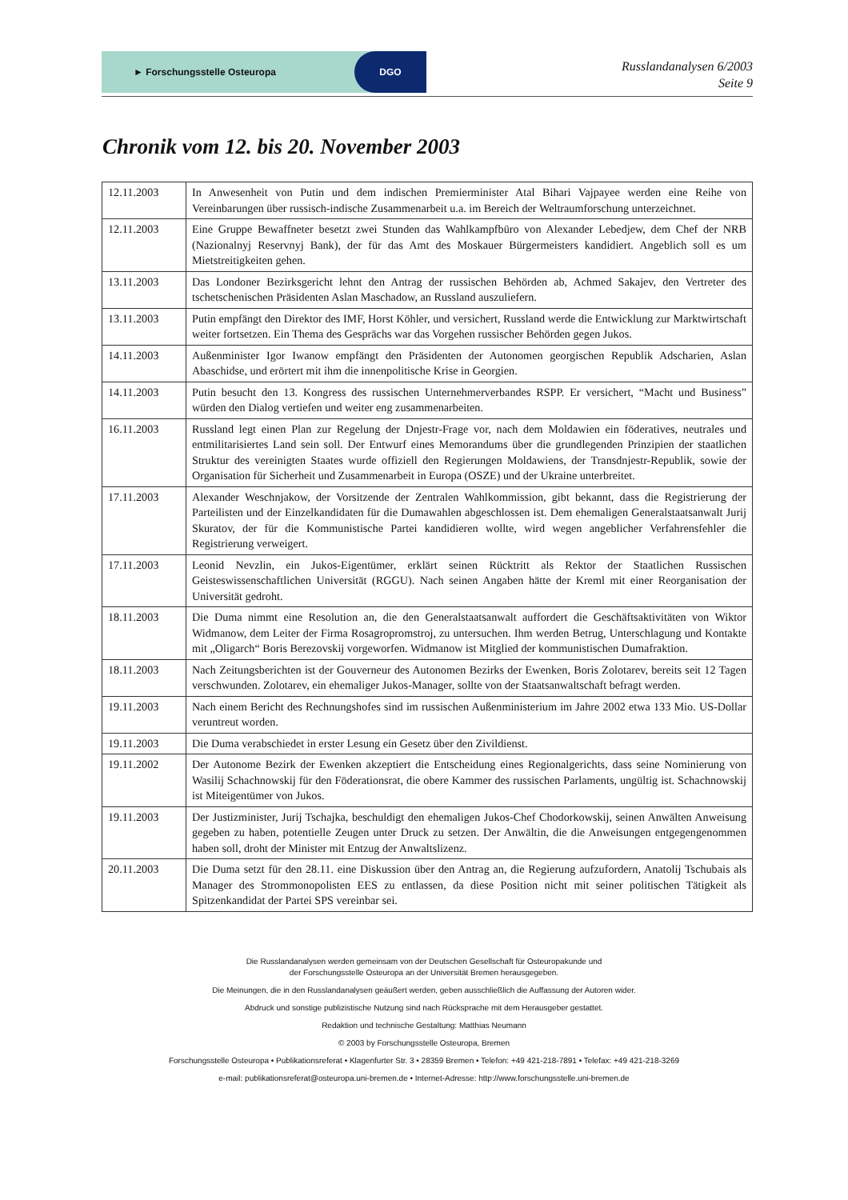► Forschungsstelle Osteuropa DGO
Russlandanalysen 6/2003
Seite 9
Chronik vom 12. bis 20. November 2003
| 12.11.2003 | In Anwesenheit von Putin und dem indischen Premierminister Atal Bihari Vajpayee werden eine Reihe von Vereinbarungen über russisch-indische Zusammenarbeit u.a. im Bereich der Weltraumforschung unterzeichnet. |
| 12.11.2003 | Eine Gruppe Bewaffneter besetzt zwei Stunden das Wahlkampfbüro von Alexander Lebedjew, dem Chef der NRB (Nazionalnyj Reservnyj Bank), der für das Amt des Moskauer Bürgermeisters kandidiert. Angeblich soll es um Mietstreitigkeiten gehen. |
| 13.11.2003 | Das Londoner Bezirksgericht lehnt den Antrag der russischen Behörden ab, Achmed Sakajev, den Vertreter des tschetschenischen Präsidenten Aslan Maschadow, an Russland auszuliefern. |
| 13.11.2003 | Putin empfängt den Direktor des IMF, Horst Köhler, und versichert, Russland werde die Entwicklung zur Marktwirtschaft weiter fortsetzen. Ein Thema des Gesprächs war das Vorgehen russischer Behörden gegen Jukos. |
| 14.11.2003 | Außenminister Igor Iwanow empfängt den Präsidenten der Autonomen georgischen Republik Adscharien, Aslan Abaschidse, und erörtert mit ihm die innenpolitische Krise in Georgien. |
| 14.11.2003 | Putin besucht den 13. Kongress des russischen Unternehmerverbandes RSPP. Er versichert, “Macht und Business” würden den Dialog vertiefen und weiter eng zusammenarbeiten. |
| 16.11.2003 | Russland legt einen Plan zur Regelung der Dnjestr-Frage vor, nach dem Moldawien ein föderatives, neutrales und entmilitarisiertes Land sein soll. Der Entwurf eines Memorandums über die grundlegenden Prinzipien der staatlichen Struktur des vereinigten Staates wurde offiziell den Regierungen Moldawiens, der Transdnjestr-Republik, sowie der Organisation für Sicherheit und Zusammenarbeit in Europa (OSZE) und der Ukraine unterbreitet. |
| 17.11.2003 | Alexander Weschnjakow, der Vorsitzende der Zentralen Wahlkommission, gibt bekannt, dass die Registrierung der Parteilisten und der Einzelkandidaten für die Dumawahlen abgeschlossen ist. Dem ehemaligen Generalstaatsanwalt Jurij Skuratov, der für die Kommunistische Partei kandidieren wollte, wird wegen angeblicher Verfahrensfehler die Registrierung verweigert. |
| 17.11.2003 | Leonid Nevzlin, ein Jukos-Eigentümer, erklärt seinen Rücktritt als Rektor der Staatlichen Russischen Geisteswissenschaftlichen Universität (RGGU). Nach seinen Angaben hätte der Kreml mit einer Reorganisation der Universität gedroht. |
| 18.11.2003 | Die Duma nimmt eine Resolution an, die den Generalstaatsanwalt auffordert die Geschäftsaktivitäten von Wiktor Widmanow, dem Leiter der Firma Rosagropromstroj, zu untersuchen. Ihm werden Betrug, Unterschlagung und Kontakte mit „Oligarch“ Boris Berezovskij vorgeworfen. Widmanow ist Mitglied der kommunistischen Dumafraktion. |
| 18.11.2003 | Nach Zeitungsberichten ist der Gouverneur des Autonomen Bezirks der Ewenken, Boris Zolotarev, bereits seit 12 Tagen verschwunden. Zolotarev, ein ehemaliger Jukos-Manager, sollte von der Staatsanwaltschaft befragt werden. |
| 19.11.2003 | Nach einem Bericht des Rechnungshofes sind im russischen Außenministerium im Jahre 2002 etwa 133 Mio. US-Dollar veruntreut worden. |
| 19.11.2003 | Die Duma verabschiedet in erster Lesung ein Gesetz über den Zivildienst. |
| 19.11.2002 | Der Autonome Bezirk der Ewenken akzeptiert die Entscheidung eines Regionalgerichts, dass seine Nominierung von Wasilij Schachnowskij für den Föderationsrat, die obere Kammer des russischen Parlaments, ungültig ist. Schachnowskij ist Miteigentümer von Jukos. |
| 19.11.2003 | Der Justizminister, Jurij Tschajka, beschuldigt den ehemaligen Jukos-Chef Chodorkowskij, seinen Anwälten Anweisung gegeben zu haben, potentielle Zeugen unter Druck zu setzen. Der Anwältin, die die Anweisungen entgegengenommen haben soll, droht der Minister mit Entzug der Anwaltslizenz. |
| 20.11.2003 | Die Duma setzt für den 28.11. eine Diskussion über den Antrag an, die Regierung aufzufordern, Anatolij Tschubais als Manager des Strommonopolisten EES zu entlassen, da diese Position nicht mit seiner politischen Tätigkeit als Spitzenkandidat der Partei SPS vereinbar sei. |
Die Russlandanalysen werden gemeinsam von der Deutschen Gesellschaft für Osteuropakunde und
der Forschungsstelle Osteuropa an der Universität Bremen herausgegeben.
Die Meinungen, die in den Russlandanalysen geäußert werden, geben ausschließlich die Auffassung der Autoren wider.
Abdruck und sonstige publizistische Nutzung sind nach Rücksprache mit dem Herausgeber gestattet.
Redaktion und technische Gestaltung: Matthias Neumann
© 2003 by Forschungsstelle Osteuropa, Bremen
Forschungsstelle Osteuropa • Publikationsreferat • Klagenfurter Str. 3 • 28359 Bremen • Telefon: +49 421-218-7891 • Telefax: +49 421-218-3269
e-mail: publikationsreferat@osteuropa.uni-bremen.de • Internet-Adresse: http://www.forschungsstelle.uni-bremen.de